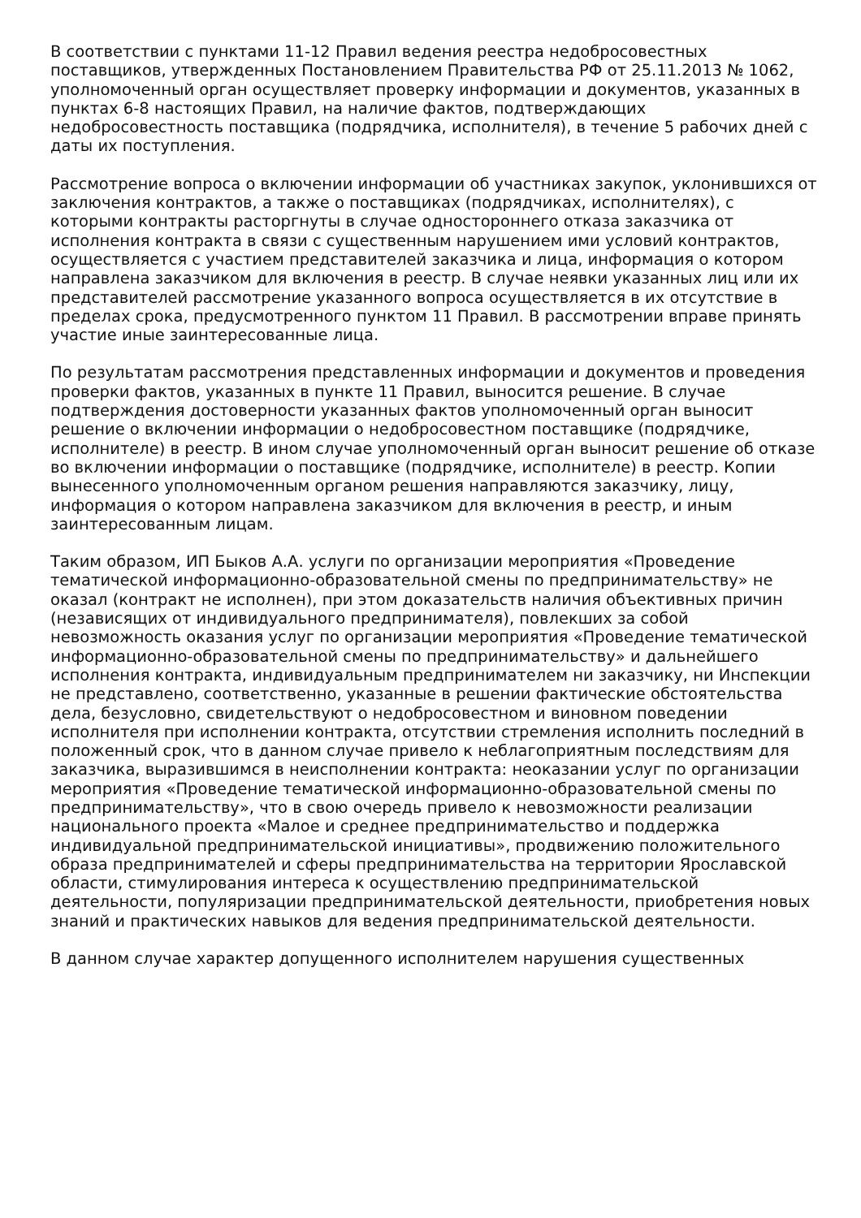В соответствии с пунктами 11-12 Правил ведения реестра недобросовестных поставщиков, утвержденных Постановлением Правительства РФ от 25.11.2013 № 1062, уполномоченный орган осуществляет проверку информации и документов, указанных в пунктах 6-8 настоящих Правил, на наличие фактов, подтверждающих недобросовестность поставщика (подрядчика, исполнителя), в течение 5 рабочих дней с даты их поступления.
Рассмотрение вопроса о включении информации об участниках закупок, уклонившихся от заключения контрактов, а также о поставщиках (подрядчиках, исполнителях), с которыми контракты расторгнуты в случае одностороннего отказа заказчика от исполнения контракта в связи с существенным нарушением ими условий контрактов, осуществляется с участием представителей заказчика и лица, информация о котором направлена заказчиком для включения в реестр. В случае неявки указанных лиц или их представителей рассмотрение указанного вопроса осуществляется в их отсутствие в пределах срока, предусмотренного пунктом 11 Правил. В рассмотрении вправе принять участие иные заинтересованные лица.
По результатам рассмотрения представленных информации и документов и проведения проверки фактов, указанных в пункте 11 Правил, выносится решение. В случае подтверждения достоверности указанных фактов уполномоченный орган выносит решение о включении информации о недобросовестном поставщике (подрядчике, исполнителе) в реестр. В ином случае уполномоченный орган выносит решение об отказе во включении информации о поставщике (подрядчике, исполнителе) в реестр. Копии вынесенного уполномоченным органом решения направляются заказчику, лицу, информация о котором направлена заказчиком для включения в реестр, и иным заинтересованным лицам.
Таким образом, ИП Быков А.А. услуги по организации мероприятия «Проведение тематической информационно-образовательной смены по предпринимательству» не оказал (контракт не исполнен), при этом доказательств наличия объективных причин (независящих от индивидуального предпринимателя), повлекших за собой невозможность оказания услуг по организации мероприятия «Проведение тематической информационно-образовательной смены по предпринимательству» и дальнейшего исполнения контракта, индивидуальным предпринимателем ни заказчику, ни Инспекции не представлено, соответственно, указанные в решении фактические обстоятельства дела, безусловно, свидетельствуют о недобросовестном и виновном поведении исполнителя при исполнении контракта, отсутствии стремления исполнить последний в положенный срок, что в данном случае привело к неблагоприятным последствиям для заказчика, выразившимся в неисполнении контракта: неоказании услуг по организации мероприятия «Проведение тематической информационно-образовательной смены по предпринимательству», что в свою очередь привело к невозможности реализации национального проекта «Малое и среднее предпринимательство и поддержка индивидуальной предпринимательской инициативы», продвижению положительного образа предпринимателей и сферы предпринимательства на территории Ярославской области, стимулирования интереса к осуществлению предпринимательской деятельности, популяризации предпринимательской деятельности, приобретения новых знаний и практических навыков для ведения предпринимательской деятельности.
В данном случае характер допущенного исполнителем нарушения существенных